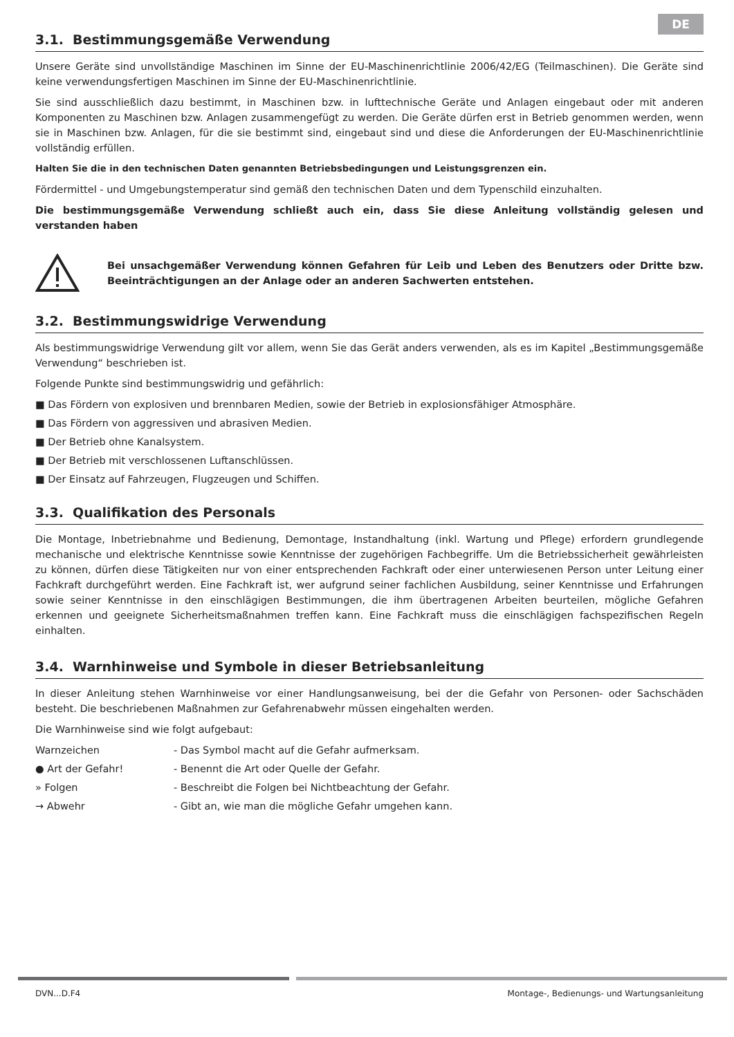DE
3.1. Bestimmungsgemäße Verwendung
Unsere Geräte sind unvollständige Maschinen im Sinne der EU-Maschinenrichtlinie 2006/42/EG (Teilmaschinen). Die Geräte sind keine verwendungsfertigen Maschinen im Sinne der EU-Maschinenrichtlinie.
Sie sind ausschließlich dazu bestimmt, in Maschinen bzw. in lufttechnische Geräte und Anlagen eingebaut oder mit anderen Komponenten zu Maschinen bzw. Anlagen zusammengefügt zu werden. Die Geräte dürfen erst in Betrieb genommen werden, wenn sie in Maschinen bzw. Anlagen, für die sie bestimmt sind, eingebaut sind und diese die Anforderungen der EU-Maschinenrichtlinie vollständig erfüllen.
Halten Sie die in den technischen Daten genannten Betriebsbedingungen und Leistungsgrenzen ein.
Fördermittel - und Umgebungstemperatur sind gemäß den technischen Daten und dem Typenschild einzuhalten.
Die bestimmungsgemäße Verwendung schließt auch ein, dass Sie diese Anleitung vollständig gelesen und verstanden haben
Bei unsachgemäßer Verwendung können Gefahren für Leib und Leben des Benutzers oder Dritte bzw. Beeinträchtigungen an der Anlage oder an anderen Sachwerten entstehen.
3.2. Bestimmungswidrige Verwendung
Als bestimmungswidrige Verwendung gilt vor allem, wenn Sie das Gerät anders verwenden, als es im Kapitel „Bestimmungsgemäße Verwendung“ beschrieben ist.
Folgende Punkte sind bestimmungswidrig und gefährlich:
■ Das Fördern von explosiven und brennbaren Medien, sowie der Betrieb in explosionsfähiger Atmosphäre.
■ Das Fördern von aggressiven und abrasiven Medien.
■ Der Betrieb ohne Kanalsystem.
■ Der Betrieb mit verschlossenen Luftanschlüssen.
■ Der Einsatz auf Fahrzeugen, Flugzeugen und Schiffen.
3.3. Qualifikation des Personals
Die Montage, Inbetriebnahme und Bedienung, Demontage, Instandhaltung (inkl. Wartung und Pflege) erfordern grundlegende mechanische und elektrische Kenntnisse sowie Kenntnisse der zugehörigen Fachbegriffe. Um die Betriebssicherheit gewährleisten zu können, dürfen diese Tätigkeiten nur von einer entsprechenden Fachkraft oder einer unterwiesenen Person unter Leitung einer Fachkraft durchgeführt werden. Eine Fachkraft ist, wer aufgrund seiner fachlichen Ausbildung, seiner Kenntnisse und Erfahrungen sowie seiner Kenntnisse in den einschlägigen Bestimmungen, die ihm übertragenen Arbeiten beurteilen, mögliche Gefahren erkennen und geeignete Sicherheitsmaßnahmen treffen kann. Eine Fachkraft muss die einschlägigen fachspezifischen Regeln einhalten.
3.4. Warnhinweise und Symbole in dieser Betriebsanleitung
In dieser Anleitung stehen Warnhinweise vor einer Handlungsanweisung, bei der die Gefahr von Personen- oder Sachschäden besteht. Die beschriebenen Maßnahmen zur Gefahrenabwehr müssen eingehalten werden.
Die Warnhinweise sind wie folgt aufgebaut:
Warnzeichen - Das Symbol macht auf die Gefahr aufmerksam.
● Art der Gefahr! - Benennt die Art oder Quelle der Gefahr.
» Folgen - Beschreibt die Folgen bei Nichtbeachtung der Gefahr.
→ Abwehr - Gibt an, wie man die mögliche Gefahr umgehen kann.
DVN...D.F4 Montage-, Bedienungs- und Wartungsanleitung